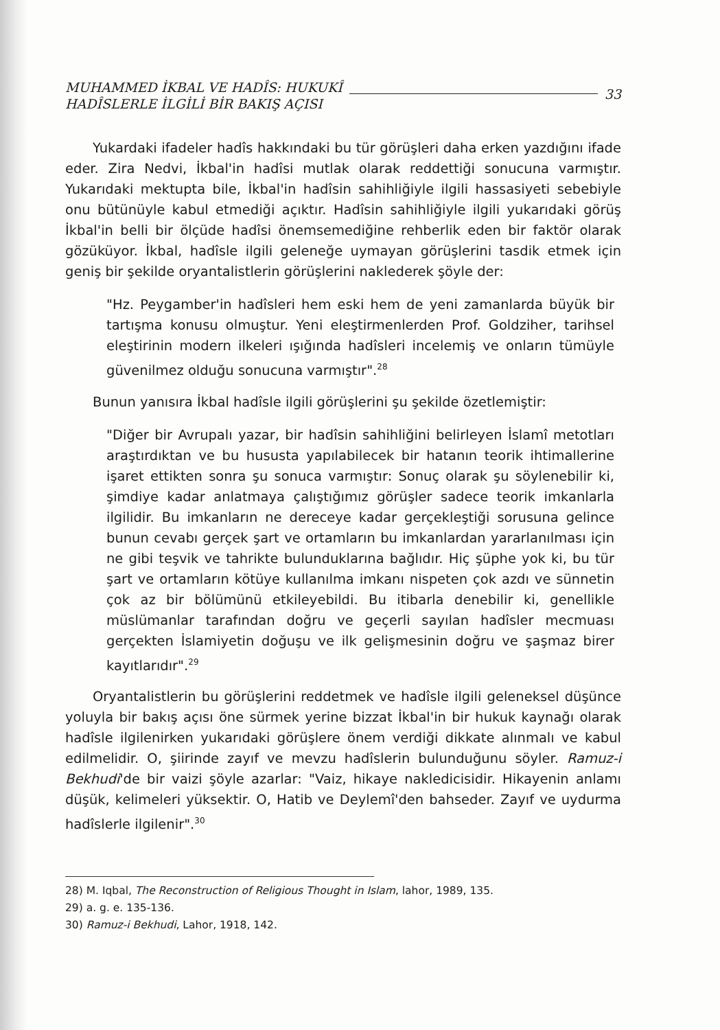MUHAMMED İKBAL VE HADÎS: HUKUKÎ
HADÎSLERLE İLGİLİ BİR BAKIŞ AÇISI
33
Yukardaki ifadeler hadîs hakkındaki bu tür görüşleri daha erken yazdığını ifade eder. Zira Nedvi, İkbal'in hadîsi mutlak olarak reddettiği sonucuna varmıştır. Yukarıdaki mektupta bile, İkbal'in hadîsin sahihliğiyle ilgili hassasiyeti sebebiyle onu bütünüyle kabul etmediği açıktır. Hadîsin sahihliğiyle ilgili yukarıdaki görüş İkbal'in belli bir ölçüde hadîsi önemsemediğine rehberlik eden bir faktör olarak gözüküyor. İkbal, hadîsle ilgili geleneğe uymayan görüşlerini tasdik etmek için geniş bir şekilde oryantalistlerin görüşlerini naklederek şöyle der:
"Hz. Peygamber'in hadîsleri hem eski hem de yeni zamanlarda büyük bir tartışma konusu olmuştur. Yeni eleştirmenlerden Prof. Goldziher, tarihsel eleştirinin modern ilkeleri ışığında hadîsleri incelemiş ve onların tümüyle güvenilmez olduğu sonucuna varmıştır".<sup>28</sup>
Bunun yanısıra İkbal hadîsle ilgili görüşlerini şu şekilde özetlemiştir:
"Diğer bir Avrupalı yazar, bir hadîsin sahihliğini belirleyen İslamî metotları araştırdıktan ve bu hususta yapılabilecek bir hatanın teorik ihtimallerine işaret ettikten sonra şu sonuca varmıştır: Sonuç olarak şu söylenebilir ki, şimdiye kadar anlatmaya çalıştığımız görüşler sadece teorik imkanlarla ilgilidir. Bu imkanların ne dereceye kadar gerçekleştiği sorusuna gelince bunun cevabı gerçek şart ve ortamların bu imkanlardan yararlanılması için ne gibi teşvik ve tahrikte bulunduklarına bağlıdır. Hiç şüphe yok ki, bu tür şart ve ortamların kötüye kullanılma imkanı nispeten çok azdı ve sünnetin çok az bir bölümünü etkileyebildi. Bu itibarla denebilir ki, genellikle müslümanlar tarafından doğru ve geçerli sayılan hadîsler mecmuası gerçekten İslamiyetin doğuşu ve ilk gelişmesinin doğru ve şaşmaz birer kayıtlarıdır".<sup>29</sup>
Oryantalistlerin bu görüşlerini reddetmek ve hadîsle ilgili geleneksel düşünce yoluyla bir bakış açısı öne sürmek yerine bizzat İkbal'in bir hukuk kaynağı olarak hadîsle ilgilenirken yukarıdaki görüşlere önem verdiği dikkate alınmalı ve kabul edilmelidir. O, şiirinde zayıf ve mevzu hadîslerin bulunduğunu söyler. Ramuz-i Bekhudi'de bir vaizi şöyle azarlar: "Vaiz, hikaye nakledicisidir. Hikayenin anlamı düşük, kelimeleri yüksektir. O, Hatib ve Deylemî'den bahseder. Zayıf ve uydurma hadîslerle ilgilenir".<sup>30</sup>
28) M. Iqbal, The Reconstruction of Religious Thought in Islam, lahor, 1989, 135.
29) a. g. e. 135-136.
30) Ramuz-i Bekhudi, Lahor, 1918, 142.